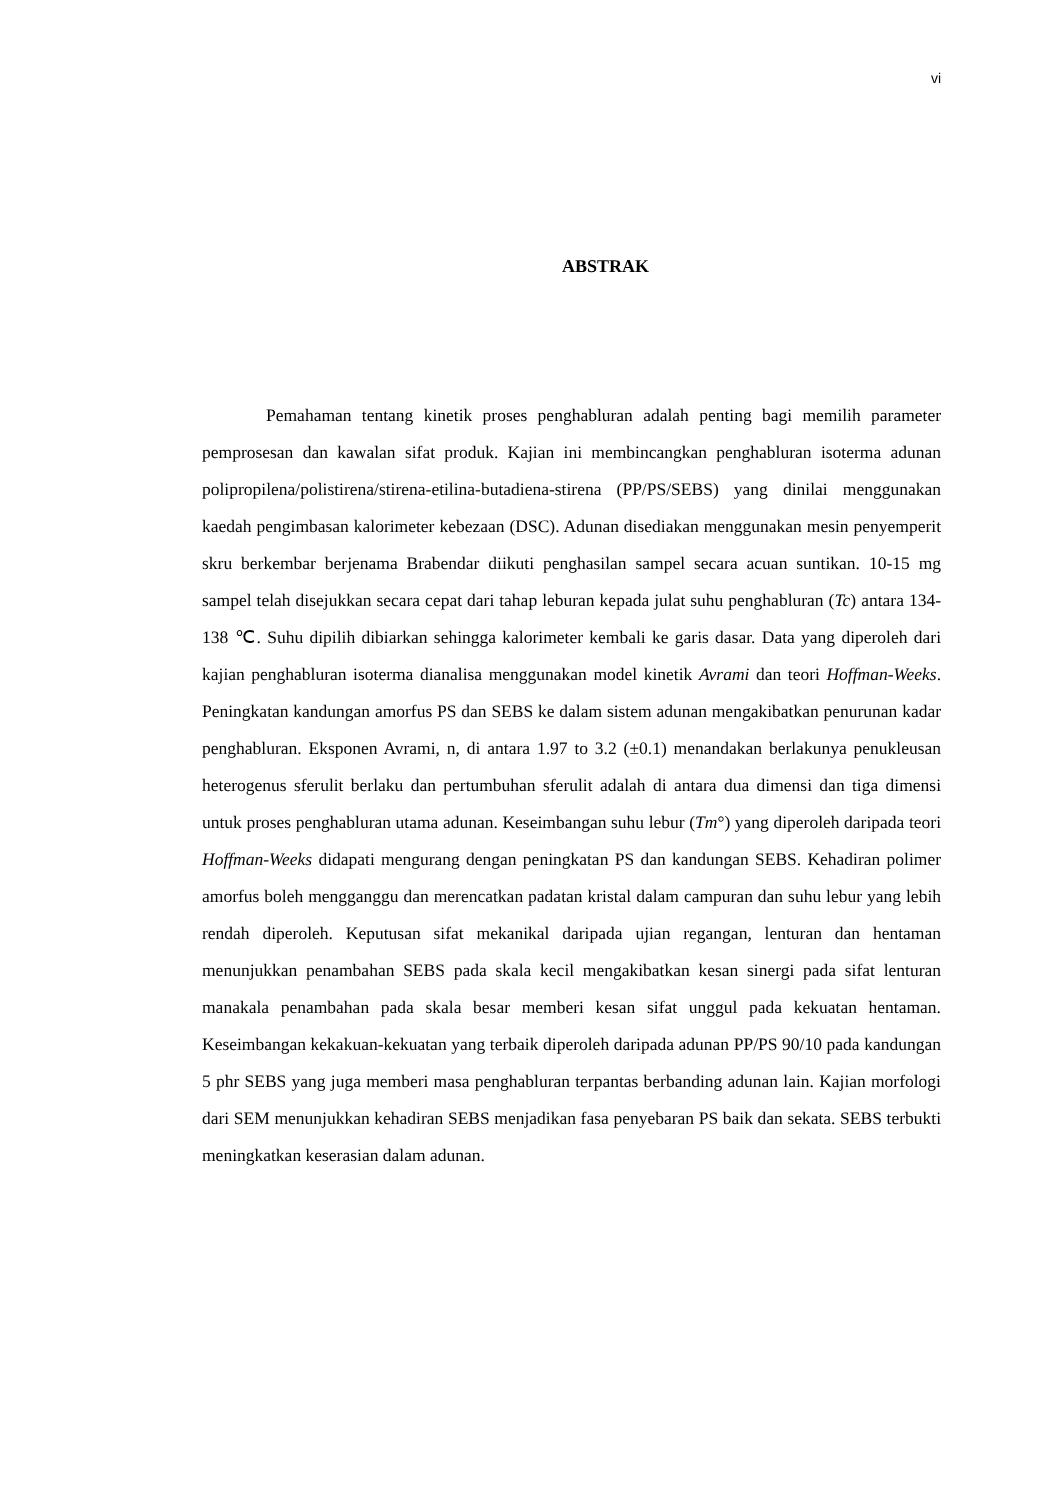vi
ABSTRAK
Pemahaman tentang kinetik proses penghabluran adalah penting bagi memilih parameter pemprosesan dan kawalan sifat produk. Kajian ini membincangkan penghabluran isoterma adunan polipropilena/polistirena/stirena-etilina-butadiena-stirena (PP/PS/SEBS) yang dinilai menggunakan kaedah pengimbasan kalorimeter kebezaan (DSC). Adunan disediakan menggunakan mesin penyemperit skru berkembar berjenama Brabendar diikuti penghasilan sampel secara acuan suntikan. 10-15 mg sampel telah disejukkan secara cepat dari tahap leburan kepada julat suhu penghabluran (Tc) antara 134-138 ℃. Suhu dipilih dibiarkan sehingga kalorimeter kembali ke garis dasar. Data yang diperoleh dari kajian penghabluran isoterma dianalisa menggunakan model kinetik Avrami dan teori Hoffman-Weeks. Peningkatan kandungan amorfus PS dan SEBS ke dalam sistem adunan mengakibatkan penurunan kadar penghabluran. Eksponen Avrami, n, di antara 1.97 to 3.2 (±0.1) menandakan berlakunya penukleusan heterogenus sferulit berlaku dan pertumbuhan sferulit adalah di antara dua dimensi dan tiga dimensi untuk proses penghabluran utama adunan. Keseimbangan suhu lebur (Tm°) yang diperoleh daripada teori Hoffman-Weeks didapati mengurang dengan peningkatan PS dan kandungan SEBS. Kehadiran polimer amorfus boleh mengganggu dan merencatkan padatan kristal dalam campuran dan suhu lebur yang lebih rendah diperoleh. Keputusan sifat mekanikal daripada ujian regangan, lenturan dan hentaman menunjukkan penambahan SEBS pada skala kecil mengakibatkan kesan sinergi pada sifat lenturan manakala penambahan pada skala besar memberi kesan sifat unggul pada kekuatan hentaman. Keseimbangan kekakuan-kekuatan yang terbaik diperoleh daripada adunan PP/PS 90/10 pada kandungan 5 phr SEBS yang juga memberi masa penghabluran terpantas berbanding adunan lain. Kajian morfologi dari SEM menunjukkan kehadiran SEBS menjadikan fasa penyebaran PS baik dan sekata. SEBS terbukti meningkatkan keserasian dalam adunan.